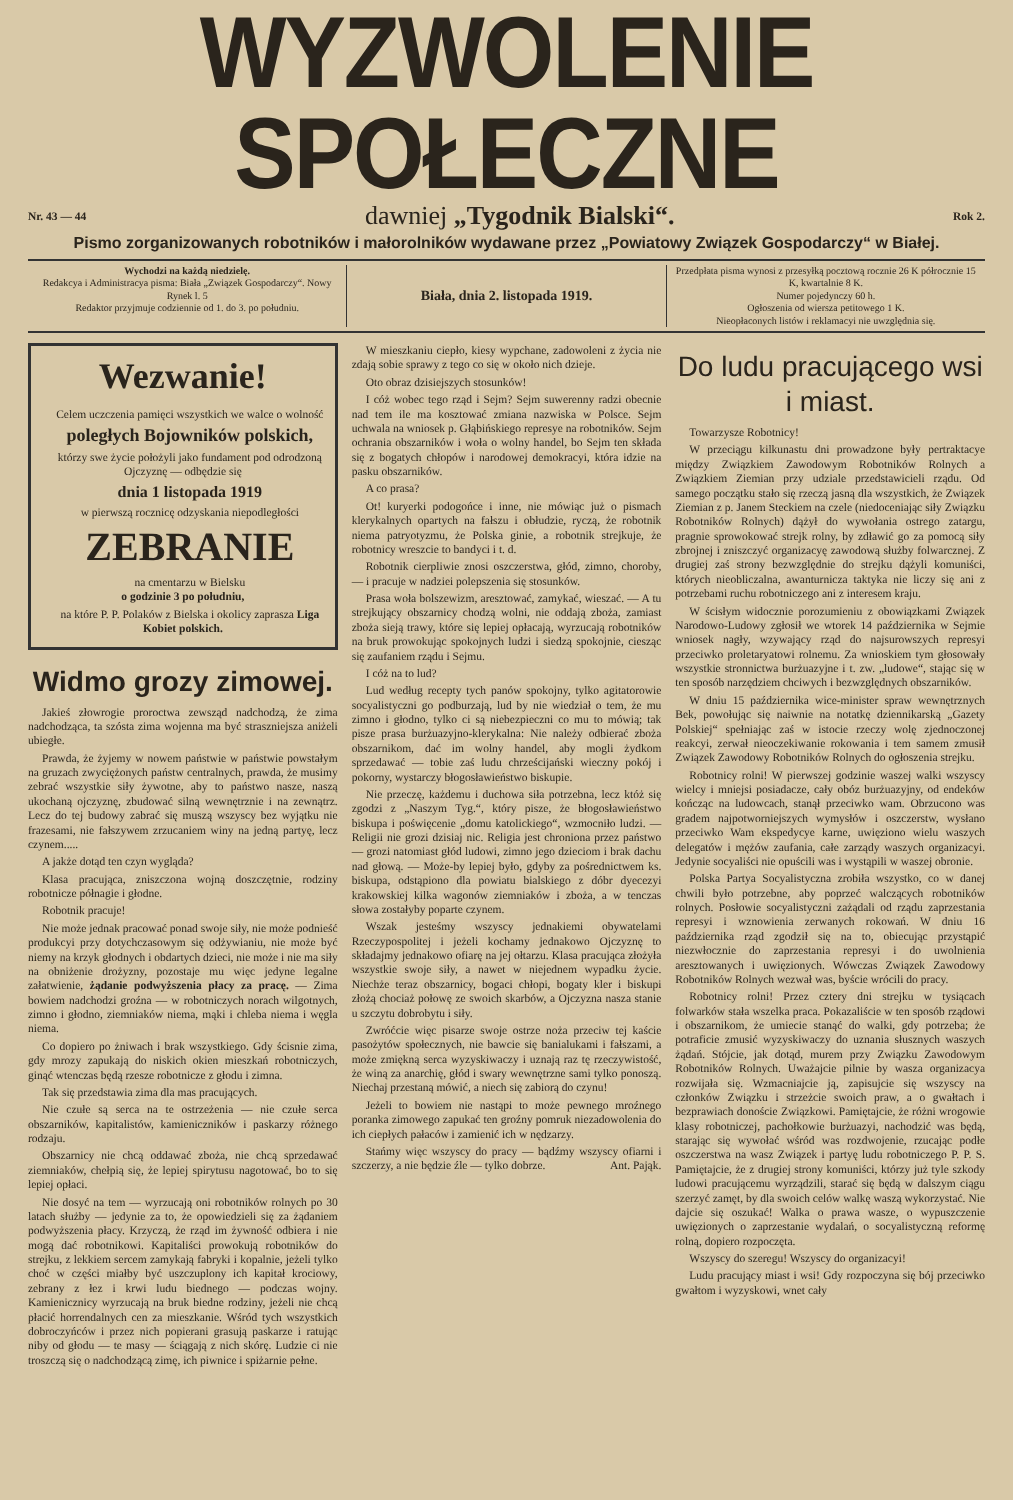WYZWOLENIE SPOŁECZNE
Nr. 43 — 44 dawniej „Tygodnik Bialski“. Rok 2.
Pismo zorganizowanych robotników i małorolników wydawane przez „Powiatowy Związek Gospodarczy“ w Białej.
Wychodzi na każdą niedzielę.
Redakcya i Administracya pisma: Biała „Związek Gospodarczy“. Nowy Rynek l. 5
Redaktor przyjmuje codziennie od 1. do 3. po południu.
Biała, dnia 2. listopada 1919.
Przedpłata pisma wynosi z przesyłką pocztową rocznie 26 K półrocznie 15 K, kwartalnie 8 K.
Numer pojedynczy 60 h.
Ogłoszenia od wiersza petitowego 1 K.
Nieopłaconych listów i reklamacyi nie uwzględnia się.
Wezwanie!
Celem uczczenia pamięci wszystkich we walce o wolność
poległych Bojowników polskich,
którzy swe życie położyli jako fundament pod odrodzoną Ojczyznę — odbędzie się
dnia 1 listopada 1919
w pierwszą rocznicę odzyskania niepodległości
ZEBRANIE
na cmentarzu w Bielsku
o godzinie 3 po południu,
na które P. P. Polaków z Bielska i okolicy zaprasza Liga Kobiet polskich.
Widmo grozy zimowej.
Jakieś złowrogie proroctwa zewsząd nadchodzą, że zima nadchodząca, ta szósta zima wojenna ma być straszniejsza aniżeli ubiegłe.
Prawda, że żyjemy w nowem państwie w państwie powstałym na gruzach zwyciężonych państw centralnych, prawda, że musimy zebrać wszystkie siły żywotne, aby to państwo nasze, naszą ukochaną ojczyznę, zbudować silną wewnętrznie i na zewnątrz. Lecz do tej budowy zabrać się muszą wszyscy bez wyjątku nie frazesami, nie fałszywem zrzucaniem winy na jedną partyę, lecz czynem.....
A jakże dotąd ten czyn wygląda?
Klasa pracująca, zniszczona wojną doszczętnie, rodziny robotnicze półnagie i głodne.
Robotnik pracuje!
Nie może jednak pracować ponad swoje siły, nie może podnieść produkcyi przy dotychczasowym się odżywianiu, nie może być niemy na krzyk głodnych i obdartych dzieci, nie może i nie ma siły na obniżenie drożyzny, pozostaje mu więc jedyne legalne załatwienie, żądanie podwyższenia płacy za pracę. — Zima bowiem nadchodzi groźna — w robotniczych norach wilgotnych, zimno i głodno, ziemniaków niema, mąki i chleba niema i węgla niema.
Co dopiero po żniwach i brak wszystkiego. Gdy ścisnie zima, gdy mrozy zapukają do niskich okien mieszkań robotniczych, ginąć wtenczas będą rzesze robotnicze z głodu i zimna.
Tak się przedstawia zima dla mas pracujących.
Nie czułe są serca na te ostrzeżenia — nie czułe serca obszarników, kapitalistów, kamieniczników i paskarzy różnego rodzaju.
Obszarnicy nie chcą oddawać zboża, nie chcą sprzedawać ziemniaków, chełpią się, że lepiej spirytusu nagotować, bo to się lepiej opłaci.
Nie dosyć na tem — wyrzucają oni robotników rolnych po 30 latach służby — jedynie za to, że opowiedzieli się za żądaniem podwyższenia płacy. Krzyczą, że rząd im żywność odbiera i nie mogą dać robotnikowi. Kapitaliści prowokują robotników do strejku, z lekkiem sercem zamykają fabryki i kopalnie, jeżeli tylko choć w części miałby być uszczuplony ich kapitał krociowy, zebrany z łez i krwi ludu biednego — podczas wojny. Kamienicznicy wyrzucają na bruk biedne rodziny, jeżeli nie chcą płacić horrendalnych cen za mieszkanie. Wśród tych wszystkich dobroczyńców i przez nich popierani grasują paskarze i ratując niby od głodu — te masy — ściągają z nich skórę. Ludzie ci nie troszczą się o nadchodzącą zimę, ich piwnice i spiżarnie pełne.
W mieszkaniu ciepło, kiesy wypchane, zadowoleni z życia nie zdają sobie sprawy z tego co się w około nich dzieje.
Oto obraz dzisiejszych stosunków!
I cóż wobec tego rząd i Sejm? Sejm suwerenny radzi obecnie nad tem ile ma kosztować zmiana nazwiska w Polsce. Sejm uchwala na wniosek p. Głąbińskiego represye na robotników. Sejm ochrania obszarników i woła o wolny handel, bo Sejm ten składa się z bogatych chłopów i narodowej demokracyi, która idzie na pasku obszarników.
A co prasa?
Ot! kuryerki podogońce i inne, nie mówiąc już o pismach klerykalnych opartych na fałszu i obłudzie, ryczą, że robotnik niema patryotyzmu, że Polska ginie, a robotnik strejkuje, że robotnicy wreszcie to bandyci i t. d.
Robotnik cierpliwie znosi oszczerstwa, głód, zimno, choroby, — i pracuje w nadziei polepszenia się stosunków.
Prasa woła bolszewizm, aresztować, zamykać, wieszać. — A tu strejkujący obszarnicy chodzą wolni, nie oddają zboża, zamiast zboża sieją trawy, które się lepiej opłacają, wyrzucają robotników na bruk prowokując spokojnych ludzi i siedzą spokojnie, ciesząc się zaufaniem rządu i Sejmu.
I cóż na to lud?
Lud według recepty tych panów spokojny, tylko agitatorowie socyalistyczni go podburzają, lud by nie wiedział o tem, że mu zimno i głodno, tylko ci są niebezpieczni co mu to mówią; tak pisze prasa burżuazyjno-klerykalna: Nie należy odbierać zboża obszarnikom, dać im wolny handel, aby mogli żydkom sprzedawać — tobie zaś ludu chrześcijański wieczny pokój i pokorny, wystarczy błogosławieństwo biskupie.
Nie przeczę, każdemu i duchowa siła potrzebna, lecz któż się zgodzi z „Naszym Tyg.“, który pisze, że błogosławieństwo biskupa i poświęcenie „domu katolickiego“, wzmocniło ludzi. — Religii nie grozi dzisiaj nic. Religia jest chroniona przez państwo — grozi natomiast głód ludowi, zimno jego dzieciom i brak dachu nad głową. — Może-by lepiej było, gdyby za pośrednictwem ks. biskupa, odstąpiono dla powiatu bialskiego z dóbr dyecezyi krakowskiej kilka wagonów ziemniaków i zboża, a w tenczas słowa zostałyby poparte czynem.
Wszak jesteśmy wszyscy jednakiemi obywatelami Rzeczypospolitej i jeżeli kochamy jednakowo Ojczyznę to składajmy jednakowo ofiarę na jej ołtarzu. Klasa pracująca złożyła wszystkie swoje siły, a nawet w niejednem wypadku życie. Niechże teraz obszarnicy, bogaci chłopi, bogaty kler i biskupi złożą chociaż połowę ze swoich skarbów, a Ojczyzna nasza stanie u szczytu dobrobytu i siły.
Zwróćcie więc pisarze swoje ostrze noża przeciw tej kaście pasożytów społecznych, nie bawcie się banialukami i fałszami, a może zmiękną serca wyzyskiwaczy i uznają raz tę rzeczywistość, że winą za anarchię, głód i swary wewnętrzne sami tylko ponoszą. Niechaj przestaną mówić, a niech się zabiorą do czynu!
Jeżeli to bowiem nie nastąpi to może pewnego mroźnego poranka zimowego zapukać ten groźny pomruk niezadowolenia do ich ciepłych pałaców i zamienić ich w nędzarzy.
Stańmy więc wszyscy do pracy — bądźmy wszyscy ofiarni i szczerzy, a nie będzie źle — tylko dobrze. Ant. Pająk.
Do ludu pracującego wsi i miast.
Towarzysze Robotnicy!
W przeciągu kilkunastu dni prowadzone były pertraktacye między Związkiem Zawodowym Robotników Rolnych a Związkiem Ziemian przy udziale przedstawicieli rządu. Od samego początku stało się rzeczą jasną dla wszystkich, że Związek Ziemian z p. Janem Steckiem na czele (niedoceniając siły Związku Robotników Rolnych) dążył do wywołania ostrego zatargu, pragnie sprowokować strejk rolny, by zdławić go za pomocą siły zbrojnej i zniszczyć organizacyę zawodową służby folwarcznej. Z drugiej zaś strony bezwzględnie do strejku dążyli komuniści, których nieobliczalna, awanturnicza taktyka nie liczy się ani z potrzebami ruchu robotniczego ani z interesem kraju.
W ścisłym widocznie porozumieniu z obowiązkami Związek Narodowo-Ludowy zgłosił we wtorek 14 października w Sejmie wniosek nagły, wzywający rząd do najsurowszych represyi przeciwko proletaryatowi rolnemu. Za wnioskiem tym głosowały wszystkie stronnictwa burżuazyjne i t. zw. „ludowe“, stając się w ten sposób narzędziem chciwych i bezwzględnych obszarników.
W dniu 15 października wice-minister spraw wewnętrznych Bek, powołując się naiwnie na notatkę dziennikarską „Gazety Polskiej“ spełniając zaś w istocie rzeczy wolę zjednoczonej reakcyi, zerwał nieoczekiwanie rokowania i tem samem zmusił Związek Zawodowy Robotników Rolnych do ogłoszenia strejku.
Robotnicy rolni! W pierwszej godzinie waszej walki wszyscy wielcy i mniejsi posiadacze, cały obóz burżuazyjny, od endeków kończąc na ludowcach, stanął przeciwko wam. Obrzucono was gradem najpotworniejszych wymysłów i oszczerstw, wysłano przeciwko Wam ekspedycye karne, uwięziono wielu waszych delegatów i mężów zaufania, całe zarządy waszych organizacyi. Jedynie socyaliści nie opuścili was i wystąpili w waszej obronie.
Polska Partya Socyalistyczna zrobiła wszystko, co w danej chwili było potrzebne, aby poprzeć walczących robotników rolnych. Posłowie socyalistyczni zażądali od rządu zaprzestania represyi i wznowienia zerwanych rokowań. W dniu 16 października rząd zgodził się na to, obiecując przystąpić niezwłocznie do zaprzestania represyi i do uwolnienia aresztowanych i uwięzionych. Wówczas Związek Zawodowy Robotników Rolnych wezwał was, byście wrócili do pracy.
Robotnicy rolni! Przez cztery dni strejku w tysiącach folwarków stała wszelka praca. Pokazaliście w ten sposób rządowi i obszarnikom, że umiecie stanąć do walki, gdy potrzeba; że potraficie zmusić wyzyskiwaczy do uznania słusznych waszych żądań. Stójcie, jak dotąd, murem przy Związku Zawodowym Robotników Rolnych. Uważajcie pilnie by wasza organizacya rozwijała się. Wzmacniajcie ją, zapisujcie się wszyscy na członków Związku i strzeżcie swoich praw, a o gwałtach i bezprawiach donoście Związkowi. Pamiętajcie, że różni wrogowie klasy robotniczej, pachołkowie burżuazyi, nachodzić was będą, starając się wywołać wśród was rozdwojenie, rzucając podłe oszczerstwa na wasz Związek i partyę ludu robotniczego P. P. S. Pamiętajcie, że z drugiej strony komuniści, którzy już tyle szkody ludowi pracującemu wyrządzili, starać się będą w dalszym ciągu szerzyć zamęt, by dla swoich celów walkę waszą wykorzystać. Nie dajcie się oszukać! Walka o prawa wasze, o wypuszczenie uwięzionych o zaprzestanie wydalań, o socyalistyczną reformę rolną, dopiero rozpoczęta.
Wszyscy do szeregu! Wszyscy do organizacyi!
Ludu pracujący miast i wsi! Gdy rozpoczyna się bój przeciwko gwałtom i wyzyskowi, wnet cały